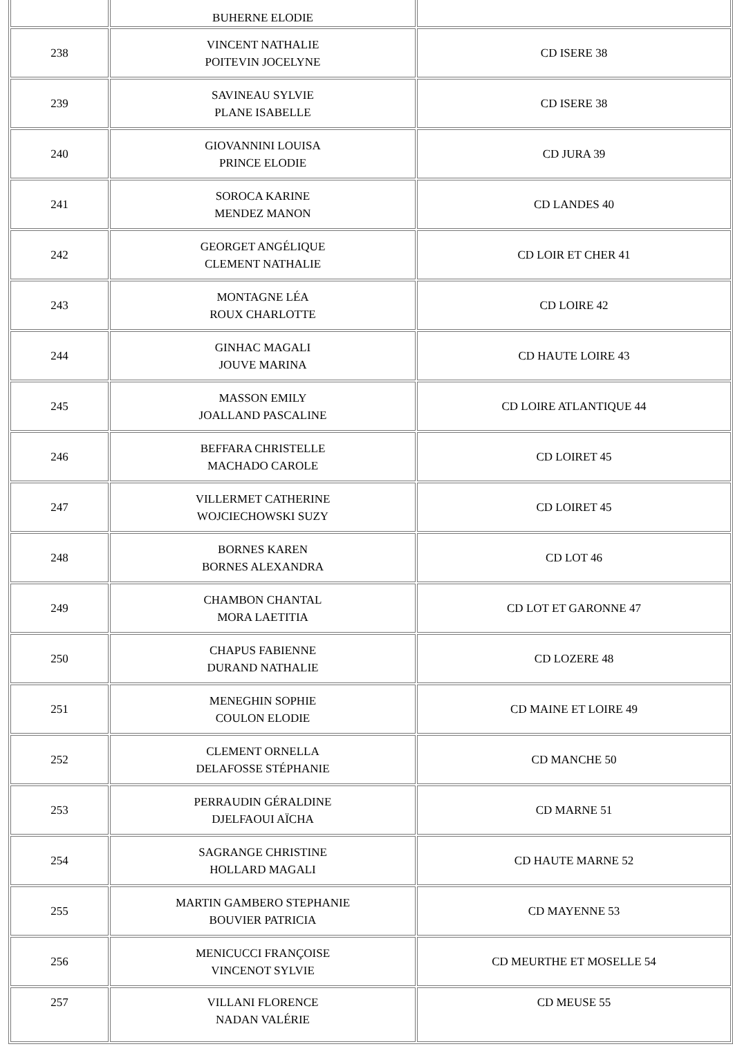| | BUHERNE ELODIE | |
| 238 | VINCENT NATHALIE POITEVIN JOCELYNE | CD ISERE 38 |
| 239 | SAVINEAU SYLVIE PLANE ISABELLE | CD ISERE 38 |
| 240 | GIOVANNINI LOUISA PRINCE ELODIE | CD JURA 39 |
| 241 | SOROCA KARINE MENDEZ MANON | CD LANDES 40 |
| 242 | GEORGET ANGÉLIQUE CLEMENT NATHALIE | CD LOIR ET CHER 41 |
| 243 | MONTAGNE LÉA ROUX CHARLOTTE | CD LOIRE 42 |
| 244 | GINHAC MAGALI JOUVE MARINA | CD HAUTE LOIRE 43 |
| 245 | MASSON EMILY JOALLAND PASCALINE | CD LOIRE ATLANTIQUE 44 |
| 246 | BEFFARA CHRISTELLE MACHADO CAROLE | CD LOIRET 45 |
| 247 | VILLERMET CATHERINE WOJCIECHOWSKI SUZY | CD LOIRET 45 |
| 248 | BORNES KAREN BORNES ALEXANDRA | CD LOT 46 |
| 249 | CHAMBON CHANTAL MORA LAETITIA | CD LOT ET GARONNE 47 |
| 250 | CHAPUS FABIENNE DURAND NATHALIE | CD LOZERE 48 |
| 251 | MENEGHIN SOPHIE COULON ELODIE | CD MAINE ET LOIRE 49 |
| 252 | CLEMENT ORNELLA DELAFOSSE STÉPHANIE | CD MANCHE 50 |
| 253 | PERRAUDIN GÉRALDINE DJELFAOUI AÏCHA | CD MARNE 51 |
| 254 | SAGRANGE CHRISTINE HOLLARD MAGALI | CD HAUTE MARNE 52 |
| 255 | MARTIN GAMBERO STEPHANIE BOUVIER PATRICIA | CD MAYENNE 53 |
| 256 | MENICUCCI FRANÇOISE VINCENOT SYLVIE | CD MEURTHE ET MOSELLE 54 |
| 257 | VILLANI FLORENCE NADAN VALÉRIE | CD MEUSE 55 |